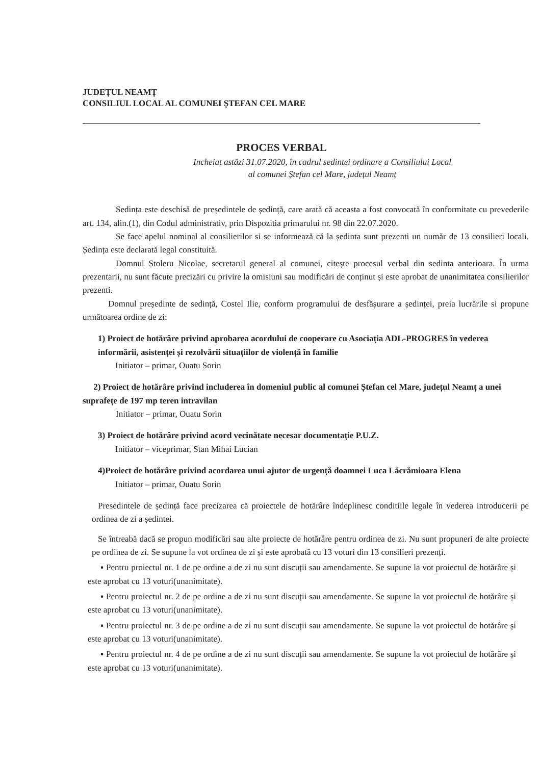JUDEȚUL NEAMȚ
CONSILIUL LOCAL AL COMUNEI ȘTEFAN CEL MARE
PROCES VERBAL
Incheiat astăzi 31.07.2020, în cadrul sedintei ordinare a Consiliului Local
al comunei Ștefan cel Mare, județul Neamț
Sedința este deschisă de președintele de ședință, care arată că aceasta a fost convocată în conformitate cu prevederile art. 134, alin.(1), din Codul administrativ, prin Dispozitia primarului nr. 98 din 22.07.2020.
Se face apelul nominal al consilierilor si se informează că la ședinta sunt prezenti un număr de 13 consilieri locali. Ședința este declarată legal constituită.
Domnul Stoleru Nicolae, secretarul general al comunei, citește procesul verbal din sedinta anterioara. În urma prezentarii, nu sunt făcute precizări cu privire la omisiuni sau modificări de conținut și este aprobat de unanimitatea consilierilor prezenti.
Domnul președinte de sedință, Costel Ilie, conform programului de desfășurare a ședinței, preia lucrările si propune următoarea ordine de zi:
1) Proiect de hotărâre privind aprobarea acordului de cooperare cu Asociația ADL-PROGRES în vederea informării, asistenței și rezolvării situațiilor de violență în familie
Initiator – primar, Ouatu Sorin
2) Proiect de hotărâre privind includerea în domeniul public al comunei Ștefan cel Mare, județul Neamț a unei suprafețe de 197 mp teren intravilan
Initiator – primar, Ouatu Sorin
3) Proiect de hotărâre privind acord vecinătate necesar documentație P.U.Z.
Initiator – viceprimar, Stan Mihai Lucian
4)Proiect de hotărâre privind acordarea unui ajutor de urgență doamnei Luca Lăcrămioara Elena
Initiator – primar, Ouatu Sorin
Presedintele de ședință face precizarea că proiectele de hotărâre îndeplinesc conditiile legale în vederea introducerii pe ordinea de zi a ședintei.
Se întreabă dacă se propun modificări sau alte proiecte de hotărâre pentru ordinea de zi. Nu sunt propuneri de alte proiecte pe ordinea de zi. Se supune la vot ordinea de zi și este aprobată cu 13 voturi din 13 consilieri prezenți.
▪ Pentru proiectul nr. 1 de pe ordine a de zi nu sunt discuții sau amendamente. Se supune la vot proiectul de hotărâre și este aprobat cu 13 voturi(unanimitate).
▪ Pentru proiectul nr. 2 de pe ordine a de zi nu sunt discuții sau amendamente. Se supune la vot proiectul de hotărâre și este aprobat cu 13 voturi(unanimitate).
▪ Pentru proiectul nr. 3 de pe ordine a de zi nu sunt discuții sau amendamente. Se supune la vot proiectul de hotărâre și este aprobat cu 13 voturi(unanimitate).
▪ Pentru proiectul nr. 4 de pe ordine a de zi nu sunt discuții sau amendamente. Se supune la vot proiectul de hotărâre și este aprobat cu 13 voturi(unanimitate).